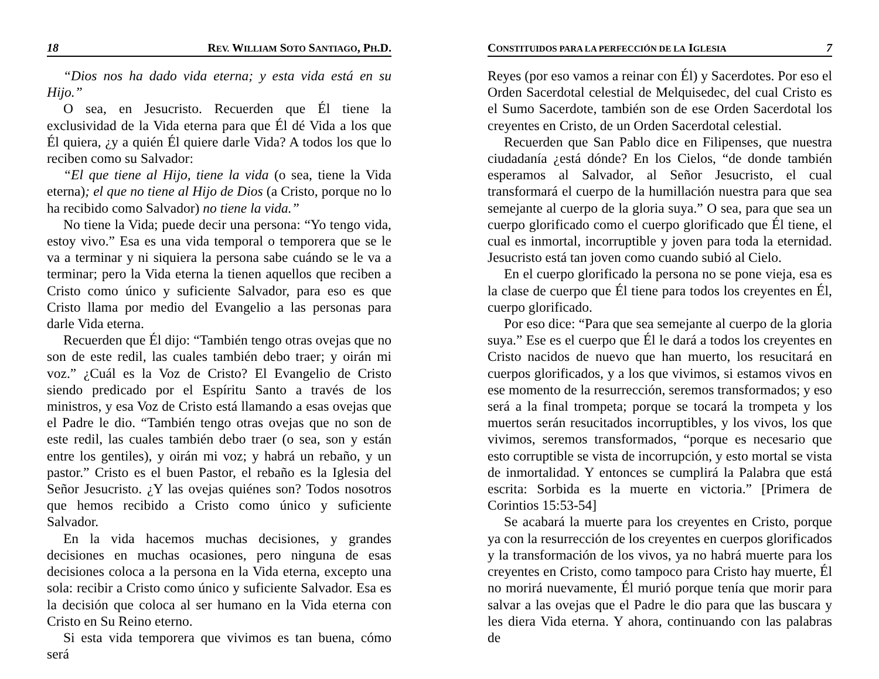18 REV. WILLIAM SOTO SANTIAGO, PH.D.
“Dios nos ha dado vida eterna; y esta vida está en su Hijo.”
O sea, en Jesucristo. Recuerden que Él tiene la exclusividad de la Vida eterna para que Él dé Vida a los que Él quiera, ¿y a quién Él quiere darle Vida? A todos los que lo reciben como su Salvador:
“El que tiene al Hijo, tiene la vida (o sea, tiene la Vida eterna); el que no tiene al Hijo de Dios (a Cristo, porque no lo ha recibido como Salvador) no tiene la vida.”
No tiene la Vida; puede decir una persona: “Yo tengo vida, estoy vivo.” Esa es una vida temporal o temporera que se le va a terminar y ni siquiera la persona sabe cuándo se le va a terminar; pero la Vida eterna la tienen aquellos que reciben a Cristo como único y suficiente Salvador, para eso es que Cristo llama por medio del Evangelio a las personas para darle Vida eterna.
Recuerden que Él dijo: “También tengo otras ovejas que no son de este redil, las cuales también debo traer; y oirán mi voz.” ¿Cuál es la Voz de Cristo? El Evangelio de Cristo siendo predicado por el Espíritu Santo a través de los ministros, y esa Voz de Cristo está llamando a esas ovejas que el Padre le dio. “También tengo otras ovejas que no son de este redil, las cuales también debo traer (o sea, son y están entre los gentiles), y oirán mi voz; y habrá un rebaño, y un pastor.” Cristo es el buen Pastor, el rebaño es la Iglesia del Señor Jesucristo. ¿Y las ovejas quiénes son? Todos nosotros que hemos recibido a Cristo como único y suficiente Salvador.
En la vida hacemos muchas decisiones, y grandes decisiones en muchas ocasiones, pero ninguna de esas decisiones coloca a la persona en la Vida eterna, excepto una sola: recibir a Cristo como único y suficiente Salvador. Esa es la decisión que coloca al ser humano en la Vida eterna con Cristo en Su Reino eterno.
Si esta vida temporera que vivimos es tan buena, cómo será
CONSTITUIDOS PARA LA PERFECCIÓN DE LA IGLESIA 7
Reyes (por eso vamos a reinar con Él) y Sacerdotes. Por eso el Orden Sacerdotal celestial de Melquisedec, del cual Cristo es el Sumo Sacerdote, también son de ese Orden Sacerdotal los creyentes en Cristo, de un Orden Sacerdotal celestial.
Recuerden que San Pablo dice en Filipenses, que nuestra ciudadanía ¿está dónde? En los Cielos, “de donde también esperamos al Salvador, al Señor Jesucristo, el cual transformará el cuerpo de la humillación nuestra para que sea semejante al cuerpo de la gloria suya.” O sea, para que sea un cuerpo glorificado como el cuerpo glorificado que Él tiene, el cual es inmortal, incorruptible y joven para toda la eternidad. Jesucristo está tan joven como cuando subió al Cielo.
En el cuerpo glorificado la persona no se pone vieja, esa es la clase de cuerpo que Él tiene para todos los creyentes en Él, cuerpo glorificado.
Por eso dice: “Para que sea semejante al cuerpo de la gloria suya.” Ese es el cuerpo que Él le dará a todos los creyentes en Cristo nacidos de nuevo que han muerto, los resucitará en cuerpos glorificados, y a los que vivimos, si estamos vivos en ese momento de la resurrección, seremos transformados; y eso será a la final trompeta; porque se tocará la trompeta y los muertos serán resucitados incorruptibles, y los vivos, los que vivimos, seremos transformados, “porque es necesario que esto corruptible se vista de incorrupción, y esto mortal se vista de inmortalidad. Y entonces se cumplirá la Palabra que está escrita: Sorbida es la muerte en victoria.” [Primera de Corintios 15:53-54]
Se acabará la muerte para los creyentes en Cristo, porque ya con la resurrección de los creyentes en cuerpos glorificados y la transformación de los vivos, ya no habrá muerte para los creyentes en Cristo, como tampoco para Cristo hay muerte, Él no morirá nuevamente, Él murió porque tenía que morir para salvar a las ovejas que el Padre le dio para que las buscara y les diera Vida eterna. Y ahora, continuando con las palabras de